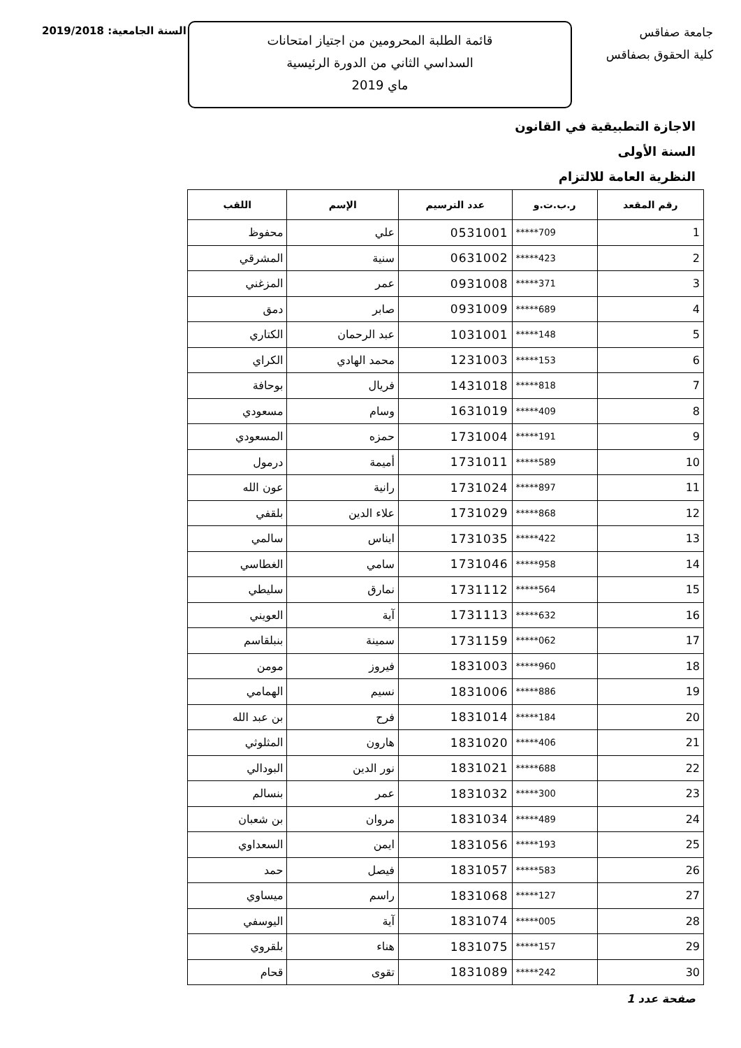جامعة صفاقس
كلية الحقوق بصفاقس
قائمة الطلبة المحرومين من اجتياز امتحانات
السداسي الثاني من الدورة الرئيسية
ماي 2019
السنة الجامعية: 2019/2018
الاجازة التطبيقية في القانون
السنة الأولى
النظرية العامة للالتزام
| رقم المقعد | ر.ب.ت.و | عدد الترسيم | الإسم | اللقب |
| --- | --- | --- | --- | --- |
| 1 | *****709 | 0531001 | علي | محفوظ |
| 2 | *****423 | 0631002 | سنية | المشرقي |
| 3 | *****371 | 0931008 | عمر | المزغني |
| 4 | *****689 | 0931009 | صابر | دمق |
| 5 | *****148 | 1031001 | عبد الرحمان | الكتاري |
| 6 | *****153 | 1231003 | محمد الهادي | الكراي |
| 7 | *****818 | 1431018 | فريال | بوحافة |
| 8 | *****409 | 1631019 | وسام | مسعودي |
| 9 | *****191 | 1731004 | حمزه | المسعودي |
| 10 | *****589 | 1731011 | أميمة | درمول |
| 11 | *****897 | 1731024 | رانية | عون الله |
| 12 | *****868 | 1731029 | علاء الدين | بلقفي |
| 13 | *****422 | 1731035 | ايناس | سالمي |
| 14 | *****958 | 1731046 | سامي | الغطاسي |
| 15 | *****564 | 1731112 | نمارق | سليطي |
| 16 | *****632 | 1731113 | آية | العويني |
| 17 | *****062 | 1731159 | سمينة | بنبلقاسم |
| 18 | *****960 | 1831003 | فيروز | مومن |
| 19 | *****886 | 1831006 | نسيم | الهمامي |
| 20 | *****184 | 1831014 | فرح | بن عبد الله |
| 21 | *****406 | 1831020 | هارون | المثلوثي |
| 22 | *****688 | 1831021 | نور الدين | البودالي |
| 23 | *****300 | 1831032 | عمر | بنسالم |
| 24 | *****489 | 1831034 | مروان | بن شعبان |
| 25 | *****193 | 1831056 | ايمن | السعداوي |
| 26 | *****583 | 1831057 | فيصل | حمد |
| 27 | *****127 | 1831068 | راسم | ميساوي |
| 28 | *****005 | 1831074 | آية | اليوسفي |
| 29 | *****157 | 1831075 | هناء | بلقروي |
| 30 | *****242 | 1831089 | تقوى | قحام |
صفحة عدد 1